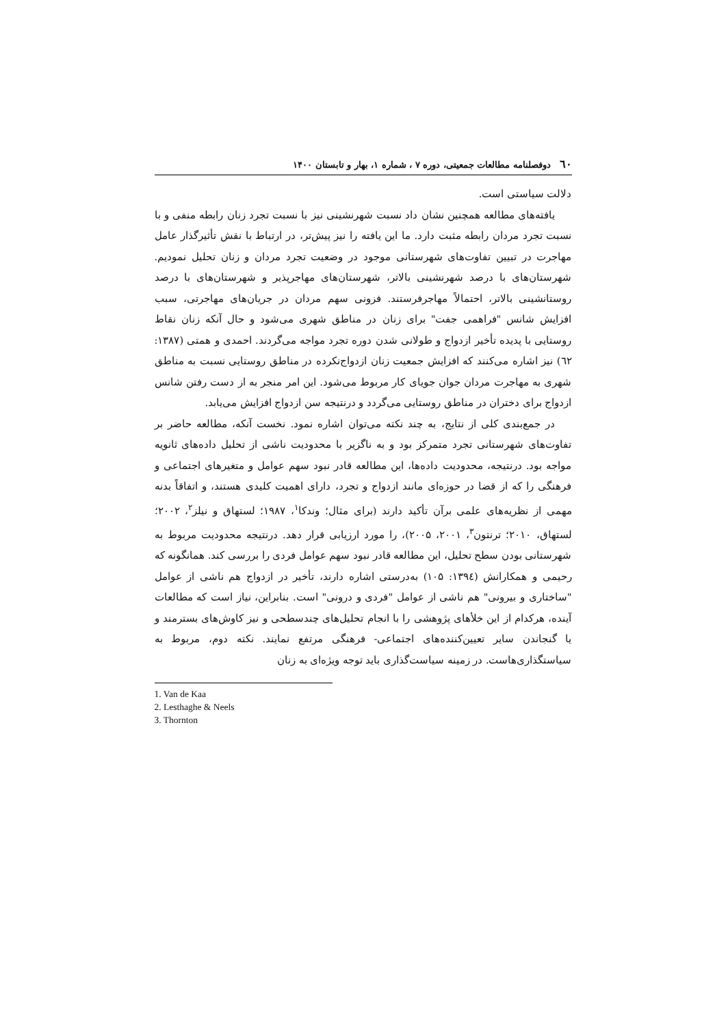٦٠ دوفصلنامه مطالعات جمعیتی، دوره ۷ ، شماره ۱، بهار و تابستان ۱۴۰۰
دلالت سیاستی است.
یافته‌های مطالعه همچنین نشان داد نسبت شهرنشینی نیز با نسبت تجرد زنان رابطه منفی و با نسبت تجرد مردان رابطه مثبت دارد. ما این یافته را نیز پیش‌تر، در ارتباط با نقش تأثیرگذار عامل مهاجرت در تبیین تفاوت‌های شهرستانی موجود در وضعیت تجرد مردان و زنان تحلیل نمودیم. شهرستان‌های با درصد شهرنشینی بالاتر، شهرستان‌های مهاجرپذیر و شهرستان‌های با درصد روستانشینی بالاتر، احتمالاً مهاجرفرستند. فزونی سهم مردان در جریان‌های مهاجرتی، سبب افزایش شانس "فراهمی جفت" برای زنان در مناطق شهری می‌شود و حال آنکه زنان نقاط روستایی با پدیده تأخیر ازدواج و طولانی شدن دوره تجرد مواجه می‌گردند. احمدی و همتی (۱۳۸۷: ٦٢) نیز اشاره می‌کنند که افزایش جمعیت زنان ازدواج‌نکرده در مناطق روستایی نسبت به مناطق شهری به مهاجرت مردان جوان جویای کار مربوط می‌شود. این امر منجر به از دست رفتن شانس ازدواج برای دختران در مناطق روستایی می‌گردد و درنتیجه سن ازدواج افزایش می‌یابد.
در جمع‌بندی کلی از نتایج، به چند نکته می‌توان اشاره نمود. نخست آنکه، مطالعه حاضر بر تفاوت‌های شهرستانی تجرد متمرکز بود و به ناگزیر با محدودیت ناشی از تحلیل داده‌های ثانویه مواجه بود. درنتیجه، محدودیت داده‌ها، این مطالعه قادر نبود سهم عوامل و متغیرهای اجتماعی و فرهنگی را که از قضا در حوزه‌ای مانند ازدواج و تجرد، دارای اهمیت کلیدی هستند، و اتفاقاً بدنه مهمی از نظریه‌های علمی برآن تأکید دارند (برای مثال؛ وندکا<sup>۱</sup>، ۱۹۸۷؛ لستهاق و نیلز<sup>۲</sup>، ۲۰۰۲؛ لستهاق، ۲۰۱۰؛ ترنتون<sup>۳</sup>، ۲۰۰۱، ۲۰۰۵)، را مورد ارزیابی قرار دهد. درنتیجه محدودیت مربوط به شهرستانی بودن سطح تحلیل، این مطالعه قادر نبود سهم عوامل فردی را بررسی کند. همانگونه که رحیمی و همکارانش (۱۳۹٤: ۱۰۵) به‌درستی اشاره دارند، تأخیر در ازدواج هم ناشی از عوامل "ساختاری و بیرونی" هم ناشی از عوامل "فردی و درونی" است. بنابراین، نیاز است که مطالعات آینده، هرکدام از این خلأهای پژوهشی را با انجام تحلیل‌های چندسطحی و نیز کاوش‌های بسترمند و یا گنجاندن سایر تعیین‌کننده‌های اجتماعی- فرهنگی مرتفع نمایند. نکته دوم، مربوط به سیاستگذاری‌هاست. در زمینه سیاست‌گذاری باید توجه ویژه‌ای به زنان
1. Van de Kaa
2. Lesthaghe & Neels
3. Thornton